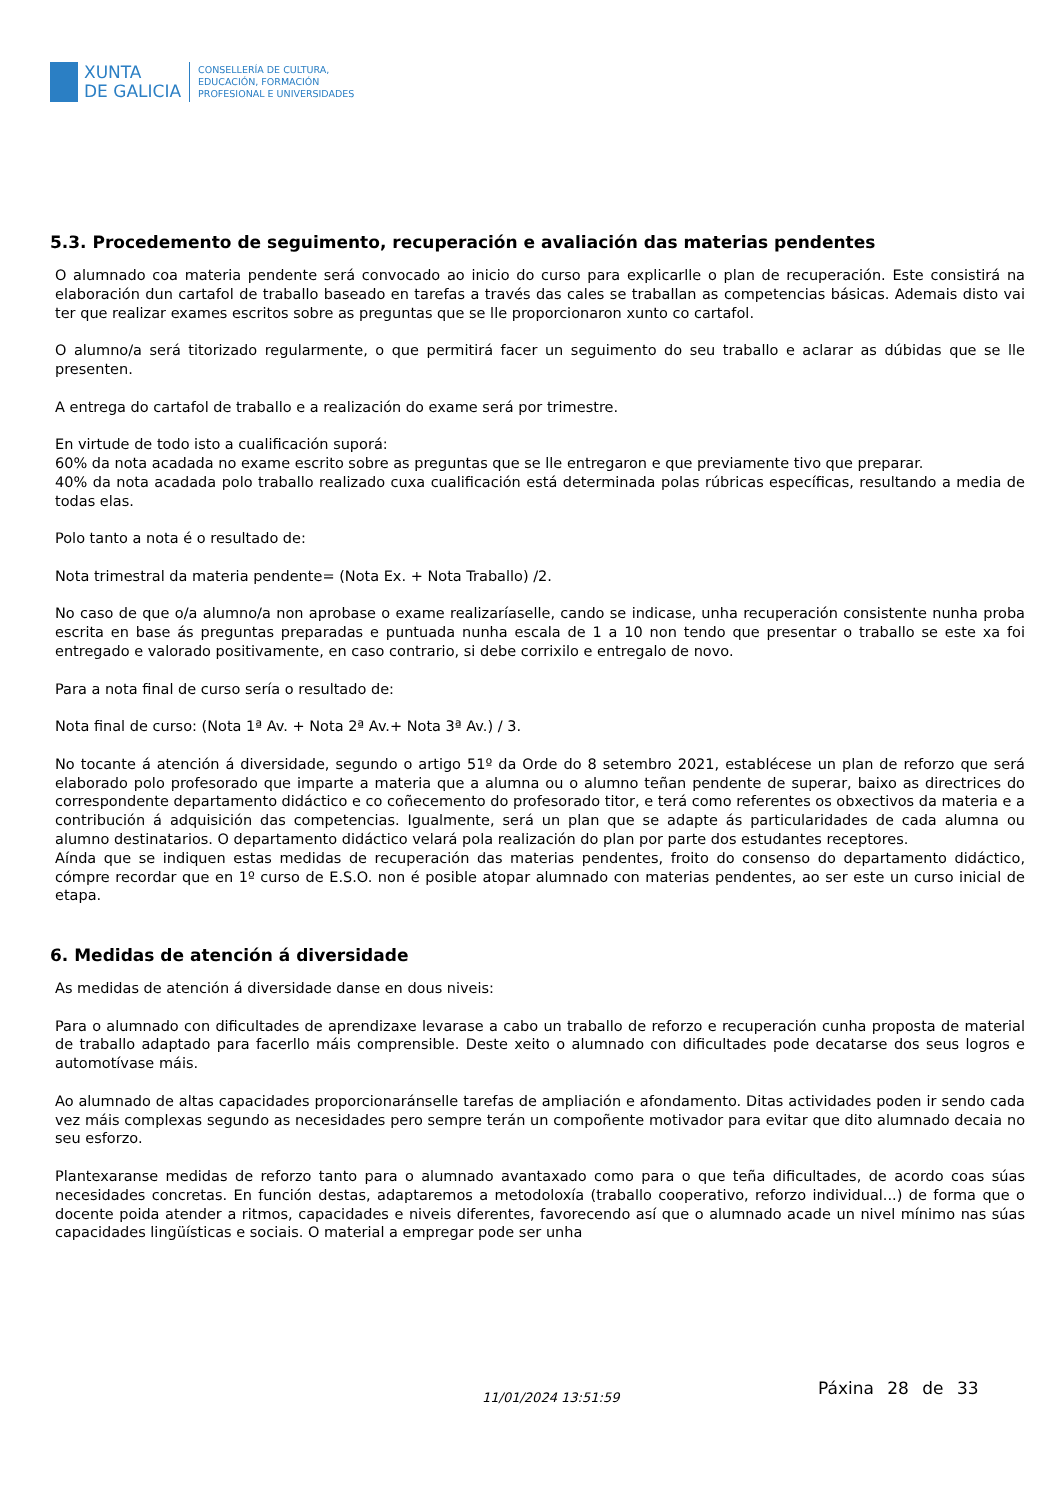XUNTA
DE GALICIA
CONSELLERÍA DE CULTURA,
EDUCACIÓN, FORMACIÓN
PROFESIONAL E UNIVERSIDADES
5.3. Procedemento de seguimento, recuperación e avaliación das materias pendentes
O alumnado coa materia pendente será convocado ao inicio do curso para explicarlle o plan de recuperación. Este consistirá na elaboración dun cartafol de traballo baseado en tarefas a través das cales se traballan as competencias básicas. Ademais disto vai ter que realizar exames escritos sobre as preguntas que se lle proporcionaron xunto co cartafol.
O alumno/a será titorizado regularmente, o que permitirá facer un seguimento do seu traballo e aclarar as dúbidas que se lle presenten.
A entrega do cartafol de traballo e a realización do exame será por trimestre.
En virtude de todo isto a cualificación suporá:
60% da nota acadada no exame escrito sobre as preguntas que se lle entregaron e que previamente tivo que preparar.
40% da nota acadada polo traballo realizado cuxa cualificación está determinada polas rúbricas específicas, resultando a media de todas elas.
Polo tanto a nota é o resultado de:
Nota trimestral da materia pendente= (Nota Ex. + Nota Traballo) /2.
No caso de que o/a alumno/a non aprobase o exame realizaríaselle, cando se indicase, unha recuperación consistente nunha proba escrita en base ás preguntas preparadas e puntuada nunha escala de 1 a 10 non tendo que presentar o traballo se este xa foi entregado e valorado positivamente, en caso contrario, si debe corrixilo e entregalo de novo.
Para a nota final de curso sería o resultado de:
Nota final de curso: (Nota 1ª Av. + Nota 2ª Av.+ Nota 3ª Av.) / 3.
No tocante á atención á diversidade, segundo o artigo 51º da Orde do 8 setembro 2021, establécese un plan de reforzo que será elaborado polo profesorado que imparte a materia que a alumna ou o alumno teñan pendente de superar, baixo as directrices do correspondente departamento didáctico e co coñecemento do profesorado titor, e terá como referentes os obxectivos da materia e a contribución á adquisición das competencias. Igualmente, será un plan que se adapte ás particularidades de cada alumna ou alumno destinatarios. O departamento didáctico velará pola realización do plan por parte dos estudantes receptores.
Aínda que se indiquen estas medidas de recuperación das materias pendentes, froito do consenso do departamento didáctico, cómpre recordar que en 1º curso de E.S.O. non é posible atopar alumnado con materias pendentes, ao ser este un curso inicial de etapa.
6. Medidas de atención á diversidade
As medidas de atención á diversidade danse en dous niveis:
Para o alumnado con dificultades de aprendizaxe levarase a cabo un traballo de reforzo e recuperación cunha proposta de material de traballo adaptado para facerllo máis comprensible. Deste xeito o alumnado con dificultades pode decatarse dos seus logros e automotívase máis.
Ao alumnado de altas capacidades proporcionaránselle tarefas de ampliación e afondamento. Ditas actividades poden ir sendo cada vez máis complexas segundo as necesidades pero sempre terán un compoñente motivador para evitar que dito alumnado decaia no seu esforzo.
Plantexaranse medidas de reforzo tanto para o alumnado avantaxado como para o que teña dificultades, de acordo coas súas necesidades concretas. En función destas, adaptaremos a metodoloxía (traballo cooperativo, reforzo individual...) de forma que o docente poida atender a ritmos, capacidades e niveis diferentes, favorecendo así que o alumnado acade un nivel mínimo nas súas capacidades lingüísticas e sociais. O material a empregar pode ser unha
11/01/2024 13:51:59 Páxina 28 de 33